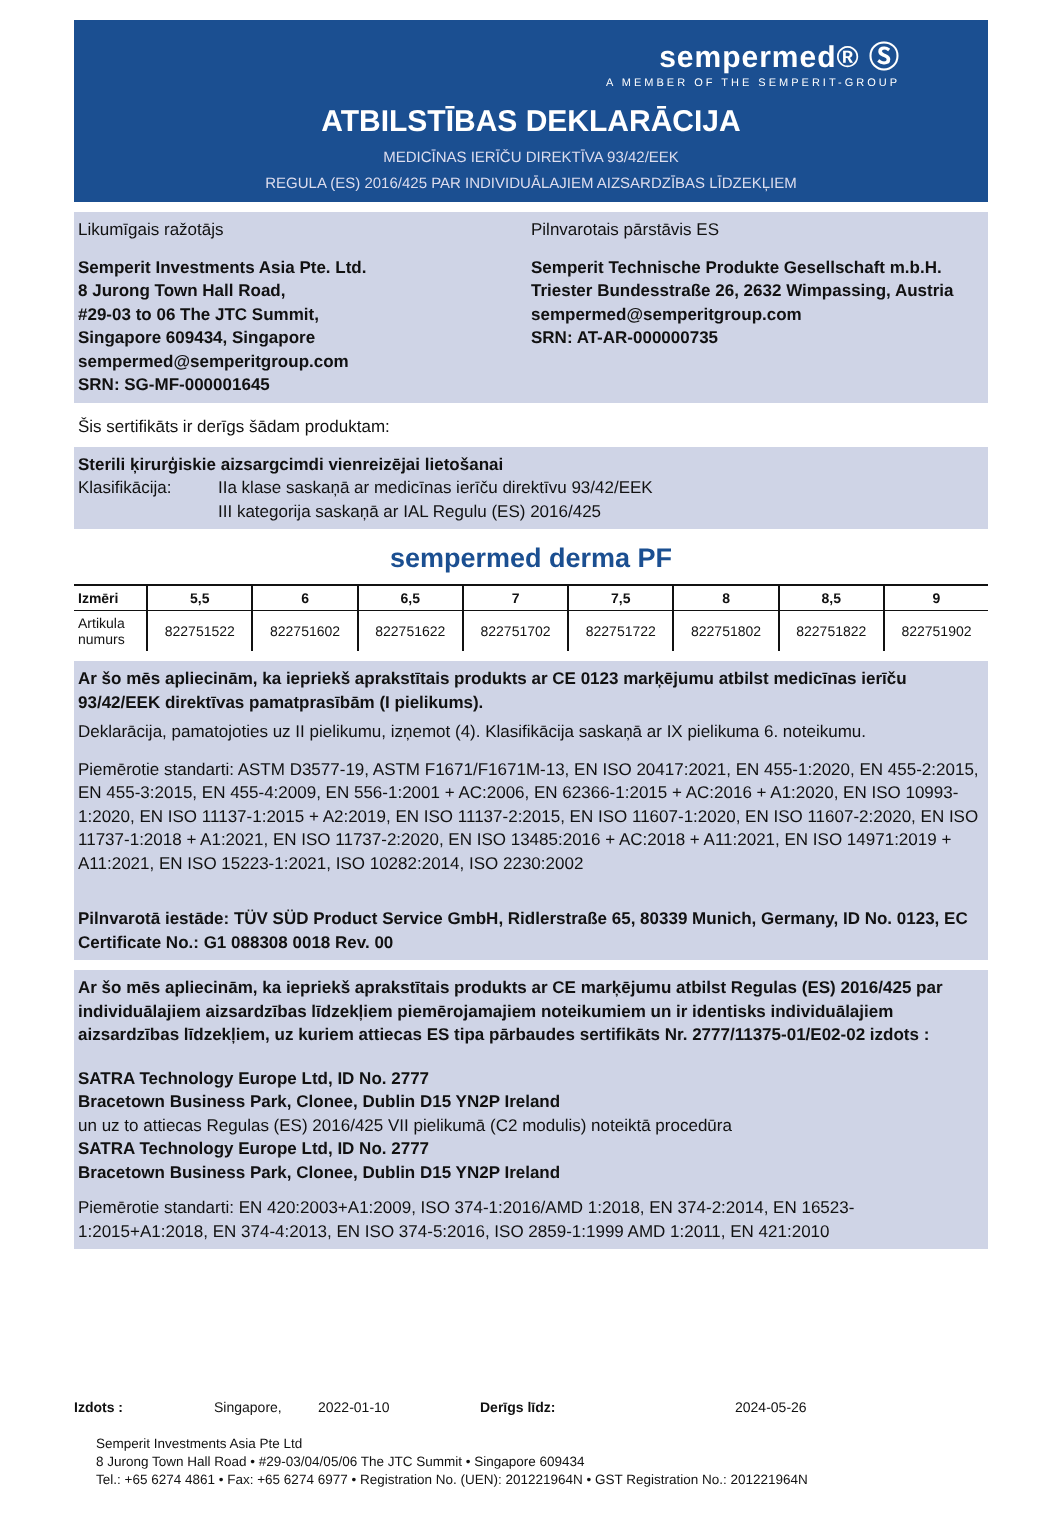sempermed® Ⓢ
A MEMBER OF THE SEMPERIT-GROUP
ATBILSTĪBAS DEKLARĀCIJA
MEDICĪNAS IERĪČU DIREKTĪVA 93/42/EEK
REGULA (ES) 2016/425 PAR INDIVIDUĀLAJIEM AIZSARDZĪBAS LĪDZEKĻIEM
Likumīgais ražotājs
Semperit Investments Asia Pte. Ltd.
8 Jurong Town Hall Road,
#29-03 to 06 The JTC Summit,
Singapore 609434, Singapore
sempermed@semperitgroup.com
SRN: SG-MF-000001645
Pilnvarotais pārstāvis ES
Semperit Technische Produkte Gesellschaft m.b.H.
Triester Bundesstraße 26, 2632 Wimpassing, Austria
sempermed@semperitgroup.com
SRN: AT-AR-000000735
Šis sertifikāts ir derīgs šādam produktam:
Sterili ķirurģiskie aizsargcimdi vienreizējai lietošanai
Klasifikācija: IIa klase saskaņā ar medicīnas ierīču direktīvu 93/42/EEK
III kategorija saskaņā ar IAL Regulu (ES) 2016/425
sempermed derma PF
| Izmēri | 5,5 | 6 | 6,5 | 7 | 7,5 | 8 | 8,5 | 9 |
| --- | --- | --- | --- | --- | --- | --- | --- | --- |
| Artikula numurs | 822751522 | 822751602 | 822751622 | 822751702 | 822751722 | 822751802 | 822751822 | 822751902 |
Ar šo mēs apliecinām, ka iepriekš aprakstītais produkts ar CE 0123 marķējumu atbilst medicīnas ierīču 93/42/EEK direktīvas pamatprasībām (I pielikums).
Deklarācija, pamatojoties uz II pielikumu, izņemot (4). Klasifikācija saskaņā ar IX pielikuma 6. noteikumu.
Piemērotie standarti: ASTM D3577-19, ASTM F1671/F1671M-13, EN ISO 20417:2021, EN 455-1:2020, EN 455-2:2015, EN 455-3:2015, EN 455-4:2009, EN 556-1:2001 + AC:2006, EN 62366-1:2015 + AC:2016 + A1:2020, EN ISO 10993-1:2020, EN ISO 11137-1:2015 + A2:2019, EN ISO 11137-2:2015, EN ISO 11607-1:2020, EN ISO 11607-2:2020, EN ISO 11737-1:2018 + A1:2021, EN ISO 11737-2:2020, EN ISO 13485:2016 + AC:2018 + A11:2021, EN ISO 14971:2019 + A11:2021, EN ISO 15223-1:2021, ISO 10282:2014, ISO 2230:2002
Pilnvarotā iestāde: TÜV SÜD Product Service GmbH, Ridlerstraße 65, 80339 Munich, Germany, ID No. 0123, EC Certificate No.: G1 088308 0018 Rev. 00
Ar šo mēs apliecinām, ka iepriekš aprakstītais produkts ar CE marķējumu atbilst Regulas (ES) 2016/425 par individuālajiem aizsardzības līdzekļiem piemērojamajiem noteikumiem un ir identisks individuālajiem aizsardzības līdzekļiem, uz kuriem attiecas ES tipa pārbaudes sertifikāts Nr. 2777/11375-01/E02-02 izdots :
SATRA Technology Europe Ltd, ID No. 2777
Bracetown Business Park, Clonee, Dublin D15 YN2P Ireland
un uz to attiecas Regulas (ES) 2016/425 VII pielikumā (C2 modulis) noteiktā procedūra
SATRA Technology Europe Ltd, ID No. 2777
Bracetown Business Park, Clonee, Dublin D15 YN2P Ireland
Piemērotie standarti: EN 420:2003+A1:2009, ISO 374-1:2016/AMD 1:2018, EN 374-2:2014, EN 16523-1:2015+A1:2018, EN 374-4:2013, EN ISO 374-5:2016, ISO 2859-1:1999 AMD 1:2011, EN 421:2010
Izdots : Singapore, 2022-01-10 Derīgs līdz: 2024-05-26
Semperit Investments Asia Pte Ltd
8 Jurong Town Hall Road • #29-03/04/05/06 The JTC Summit • Singapore 609434
Tel.: +65 6274 4861 • Fax: +65 6274 6977 • Registration No. (UEN): 201221964N • GST Registration No.: 201221964N